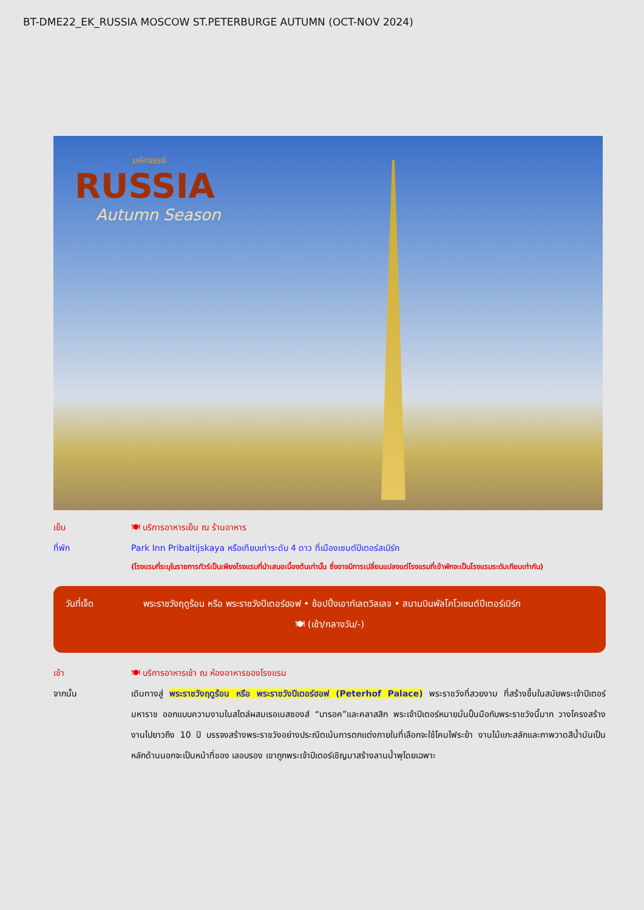BT-DME22_EK_RUSSIA MOSCOW ST.PETERBURGE AUTUMN (OCT-NOV 2024)
มหัศจรรย์
RUSSIA
Autumn Season
เย็น 🍽 บริการอาหารเย็น ณ ร้านอาหาร
ที่พัก Park Inn Pribaltijskaya หรือเทียบเท่าระดับ 4 ดาว ที่เมืองเซนต์ปีเตอร์สเบิร์ก
(โรงแรมที่ระบุในรายการทัวร์เป็นเพียงโรงแรมที่นำเสนอเบื้องต้นเท่านั้น ซึ่งอาจมีการเปลี่ยนแปลงแต่โรงแรมที่เข้าพักจะเป็นโรงแรมระดับเทียบเท่ากัน)
วันที่เจ็ด พระราชวังฤดูร้อน หรือ พระราชวังปีเตอร์ฮอฟ • ช้อปปิ้งเอาท์เลตวิลเลจ • สนามบินพัลโคโวเซนต์ปีเตอร์เบิร์ก
🍽 (เช้า/กลางวัน/-)
เช้า 🍽 บริการอาหารเช้า ณ ห้องอาหารของโรงแรม
จากนั้น
เดินทางสู่ พระราชวังฤดูร้อน หรือ พระราชวังปีเตอร์ฮอฟ (Peterhof Palace) พระราชวังที่สวยงาม ที่สร้างขึ้นในสมัยพระเจ้าปีเตอร์มหาราช ออกแบบความงามในสไตล์ผสมเรอเนสซองส์ “บารอค”และคลาสสิก พระเจ้าปีเตอร์หมายมั่นปั้นมือกับพระราชวังนี้มาก วางโครงสร้างงานไปยาวถึง 10 ปี บรรจงสร้างพระราชวังอย่างประณีตเน้นการตกแต่งภายในที่เลือกจะใช้โคมไฟระย้า งานไม้แกะสลักและภาพวาดสีน้ำมันเป็นหลักด้านนอกจะเป็นหน้าที่ของ เลอบรอง เขาถูกพระเจ้าปีเตอร์เชิญมาสร้างลานน้ำพุโดยเฉพาะ